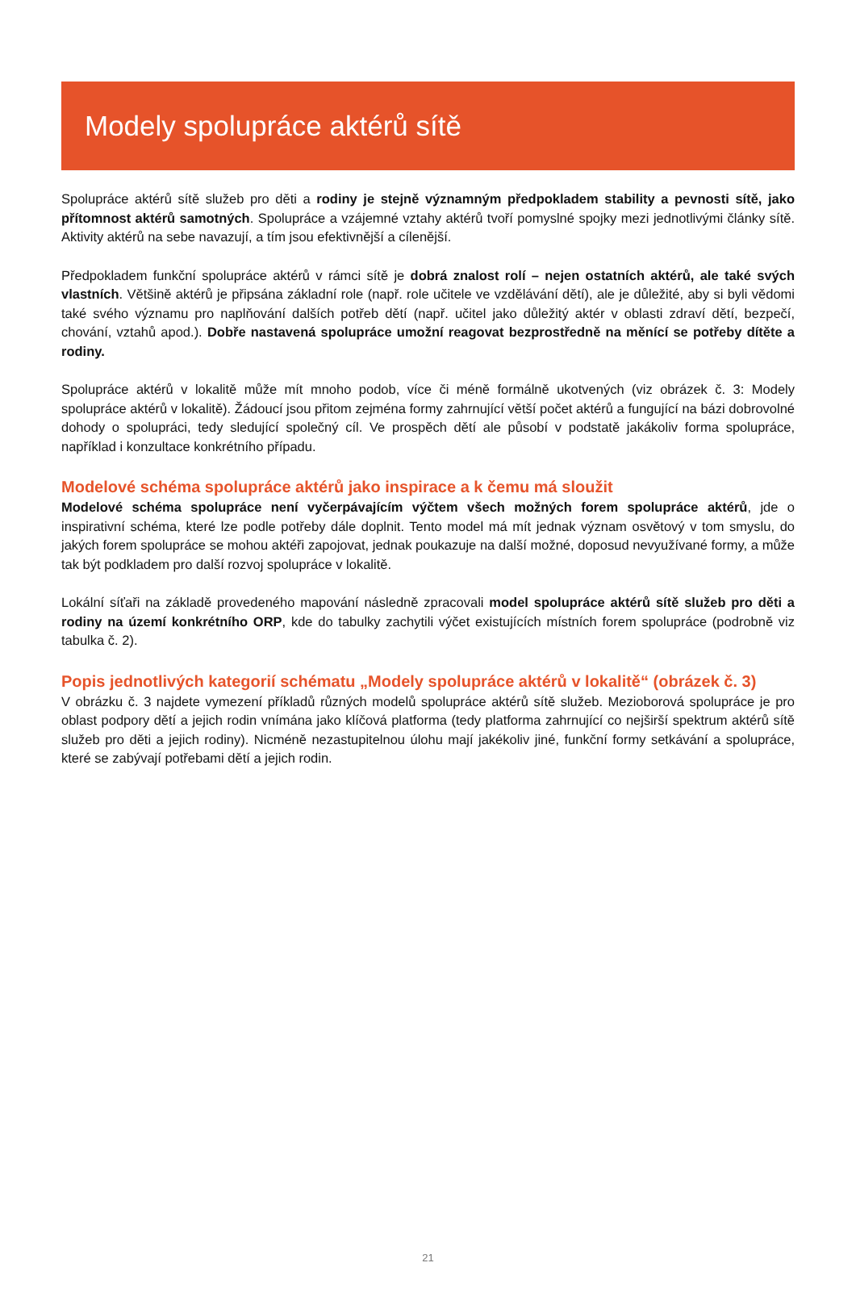Modely spolupráce aktérů sítě
Spolupráce aktérů sítě služeb pro děti a rodiny je stejně významným předpokladem stability a pevnosti sítě, jako přítomnost aktérů samotných. Spolupráce a vzájemné vztahy aktérů tvoří pomyslné spojky mezi jednotlivými články sítě. Aktivity aktérů na sebe navazují, a tím jsou efektivnější a cílenější.
Předpokladem funkční spolupráce aktérů v rámci sítě je dobrá znalost rolí – nejen ostatních aktérů, ale také svých vlastních. Většině aktérů je připsána základní role (např. role učitele ve vzdělávání dětí), ale je důležité, aby si byli vědomi také svého významu pro naplňování dalších potřeb dětí (např. učitel jako důležitý aktér v oblasti zdraví dětí, bezpečí, chování, vztahů apod.). Dobře nastavená spolupráce umožní reagovat bezprostředně na měnící se potřeby dítěte a rodiny.
Spolupráce aktérů v lokalitě může mít mnoho podob, více či méně formálně ukotvených (viz obrázek č. 3: Modely spolupráce aktérů v lokalitě). Žádoucí jsou přitom zejména formy zahrnující větší počet aktérů a fungující na bázi dobrovolné dohody o spolupráci, tedy sledující společný cíl. Ve prospěch dětí ale působí v podstatě jakákoliv forma spolupráce, například i konzultace konkrétního případu.
Modelové schéma spolupráce aktérů jako inspirace a k čemu má sloužit
Modelové schéma spolupráce není vyčerpávajícím výčtem všech možných forem spolupráce aktérů, jde o inspirativní schéma, které lze podle potřeby dále doplnit. Tento model má mít jednak význam osvětový v tom smyslu, do jakých forem spolupráce se mohou aktéři zapojovat, jednak poukazuje na další možné, doposud nevyužívané formy, a může tak být podkladem pro další rozvoj spolupráce v lokalitě.
Lokální síťaři na základě provedeného mapování následně zpracovali model spolupráce aktérů sítě služeb pro děti a rodiny na území konkrétního ORP, kde do tabulky zachytili výčet existujících místních forem spolupráce (podrobně viz tabulka č. 2).
Popis jednotlivých kategorií schématu „Modely spolupráce aktérů v lokalitě“ (obrázek č. 3)
V obrázku č. 3 najdete vymezení příkladů různých modelů spolupráce aktérů sítě služeb. Mezioborová spolupráce je pro oblast podpory dětí a jejich rodin vnímána jako klíčová platforma (tedy platforma zahrnující co nejširší spektrum aktérů sítě služeb pro děti a jejich rodiny). Nicméně nezastupitelnou úlohu mají jakékoliv jiné, funkční formy setkávání a spolupráce, které se zabývají potřebami dětí a jejich rodin.
21